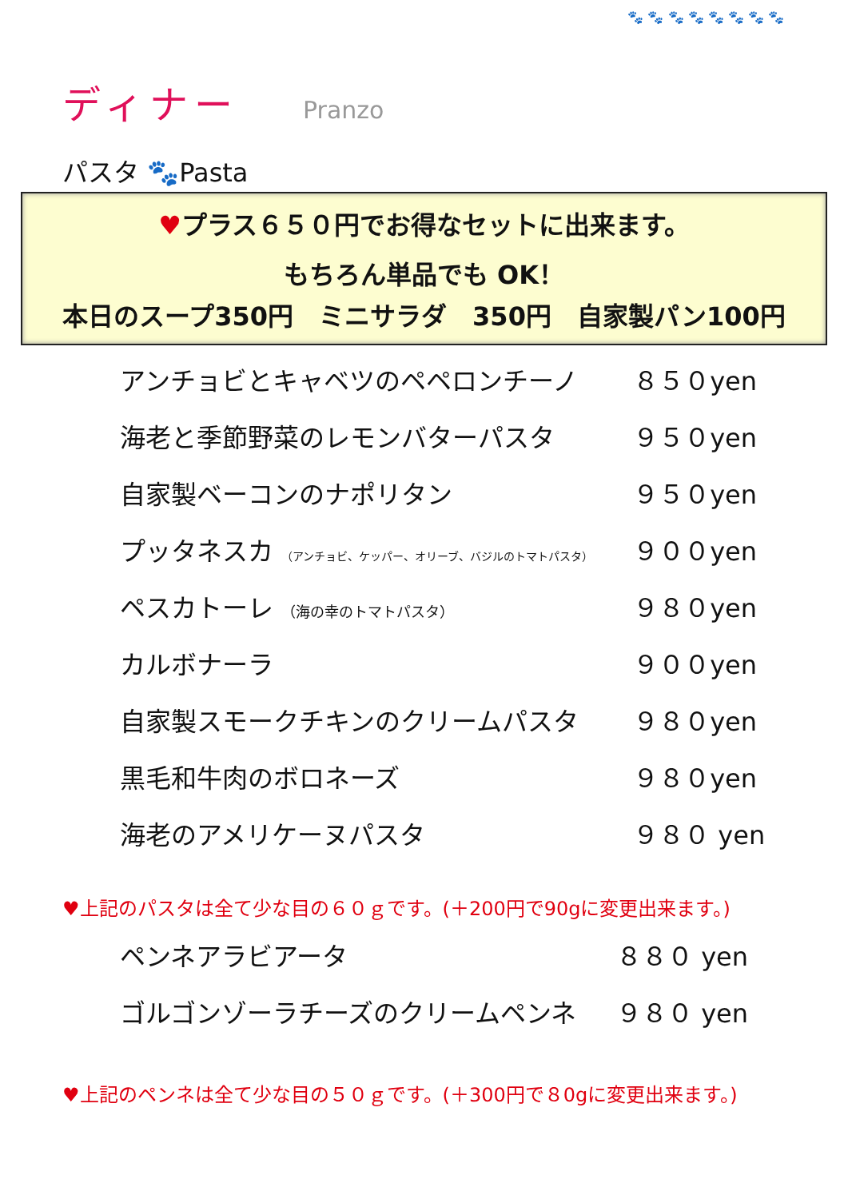🐾 🐾 🐾 🐾 🐾 🐾 🐾 🐾
ディナー
Pranzo
パスタ 🐾Pasta
♥プラス６５０円でお得なセットに出来ます。
もちろん単品でも OK！
本日のスープ350円　ミニサラダ　350円　自家製パン100円
| アンチョビとキャベツのペペロンチーノ | ８５０yen |
| 海老と季節野菜のレモンバターパスタ | ９５０yen |
| 自家製ベーコンのナポリタン | ９５０yen |
| プッタネスカ （アンチョビ、ケッパー、オリーブ、バジルのトマトパスタ） | ９００yen |
| ペスカトーレ （海の幸のトマトパスタ） | ９８０yen |
| カルボナーラ | ９００yen |
| 自家製スモークチキンのクリームパスタ | ９８０yen |
| 黒毛和牛肉のボロネーズ | ９８０yen |
| 海老のアメリケーヌパスタ | ９８０ yen |
♥上記のパスタは全て少な目の６０ｇです。(＋200円で90gに変更出来ます。)
| ペンネアラビアータ | ８８０ yen |
| ゴルゴンゾーラチーズのクリームペンネ | ９８０ yen |
♥上記のペンネは全て少な目の５０ｇです。(＋300円で８0gに変更出来ます。)